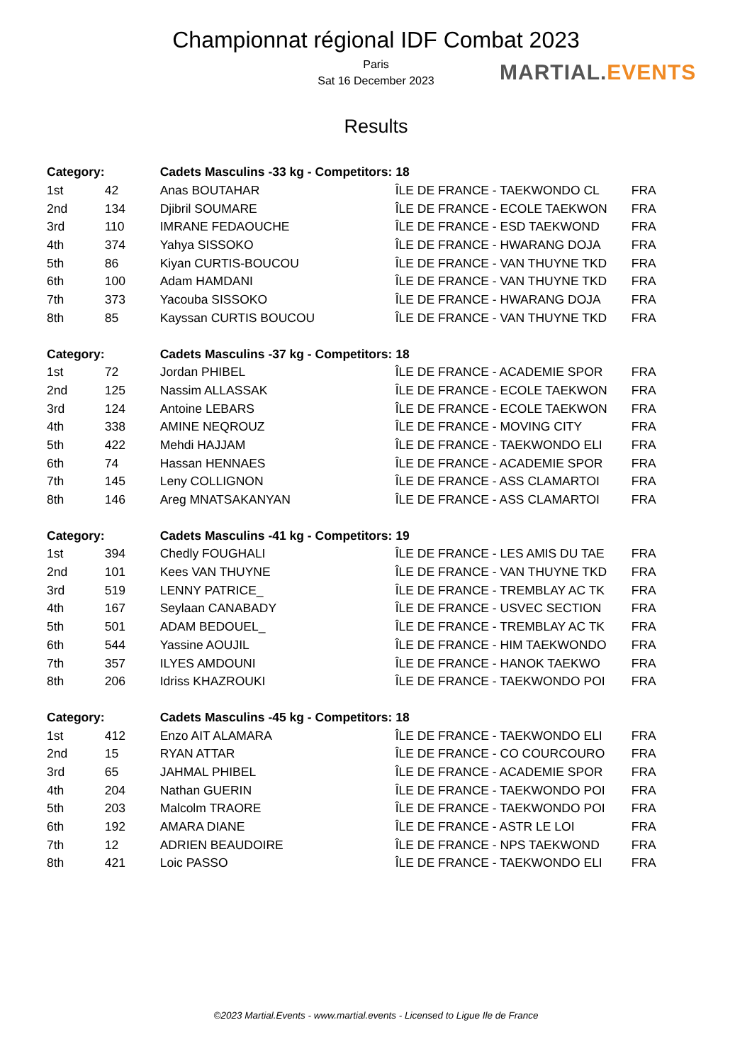MARTIAL.EVENTS
Championnat régional IDF Combat 2023
Paris
Sat 16 December 2023
Results
| Category: | | Cadets Masculins -33 kg - Competitors: 18 | | |
| --- | --- | --- | --- | --- |
| 1st | 42 | Anas BOUTAHAR | ÎLE DE FRANCE - TAEKWONDO CL | FRA |
| 2nd | 134 | Djibril SOUMARE | ÎLE DE FRANCE - ECOLE TAEKWON | FRA |
| 3rd | 110 | IMRANE FEDAOUCHE | ÎLE DE FRANCE - ESD TAEKWOND | FRA |
| 4th | 374 | Yahya SISSOKO | ÎLE DE FRANCE - HWARANG DOJA | FRA |
| 5th | 86 | Kiyan CURTIS-BOUCOU | ÎLE DE FRANCE - VAN THUYNE TKD | FRA |
| 6th | 100 | Adam HAMDANI | ÎLE DE FRANCE - VAN THUYNE TKD | FRA |
| 7th | 373 | Yacouba SISSOKO | ÎLE DE FRANCE - HWARANG DOJA | FRA |
| 8th | 85 | Kayssan CURTIS BOUCOU | ÎLE DE FRANCE - VAN THUYNE TKD | FRA |
| Category: | | Cadets Masculins -37 kg - Competitors: 18 | | |
| 1st | 72 | Jordan PHIBEL | ÎLE DE FRANCE - ACADEMIE SPOR | FRA |
| 2nd | 125 | Nassim ALLASSAK | ÎLE DE FRANCE - ECOLE TAEKWON | FRA |
| 3rd | 124 | Antoine LEBARS | ÎLE DE FRANCE - ECOLE TAEKWON | FRA |
| 4th | 338 | AMINE NEQROUZ | ÎLE DE FRANCE - MOVING CITY | FRA |
| 5th | 422 | Mehdi HAJJAM | ÎLE DE FRANCE - TAEKWONDO ELI | FRA |
| 6th | 74 | Hassan HENNAES | ÎLE DE FRANCE - ACADEMIE SPOR | FRA |
| 7th | 145 | Leny COLLIGNON | ÎLE DE FRANCE - ASS CLAMARTOI | FRA |
| 8th | 146 | Areg MNATSAKANYAN | ÎLE DE FRANCE - ASS CLAMARTOI | FRA |
| Category: | | Cadets Masculins -41 kg - Competitors: 19 | | |
| 1st | 394 | Chedly FOUGHALI | ÎLE DE FRANCE - LES AMIS DU TAE | FRA |
| 2nd | 101 | Kees VAN THUYNE | ÎLE DE FRANCE - VAN THUYNE TKD | FRA |
| 3rd | 519 | LENNY PATRICE_ | ÎLE DE FRANCE - TREMBLAY AC TK | FRA |
| 4th | 167 | Seylaan CANABADY | ÎLE DE FRANCE - USVEC SECTION | FRA |
| 5th | 501 | ADAM BEDOUEL_ | ÎLE DE FRANCE - TREMBLAY AC TK | FRA |
| 6th | 544 | Yassine AOUJIL | ÎLE DE FRANCE - HIM TAEKWONDO | FRA |
| 7th | 357 | ILYES AMDOUNI | ÎLE DE FRANCE - HANOK TAEKWO | FRA |
| 8th | 206 | Idriss KHAZROUKI | ÎLE DE FRANCE - TAEKWONDO POI | FRA |
| Category: | | Cadets Masculins -45 kg - Competitors: 18 | | |
| 1st | 412 | Enzo AIT ALAMARA | ÎLE DE FRANCE - TAEKWONDO ELI | FRA |
| 2nd | 15 | RYAN ATTAR | ÎLE DE FRANCE - CO COURCOURO | FRA |
| 3rd | 65 | JAHMAL PHIBEL | ÎLE DE FRANCE - ACADEMIE SPOR | FRA |
| 4th | 204 | Nathan GUERIN | ÎLE DE FRANCE - TAEKWONDO POI | FRA |
| 5th | 203 | Malcolm TRAORE | ÎLE DE FRANCE - TAEKWONDO POI | FRA |
| 6th | 192 | AMARA DIANE | ÎLE DE FRANCE - ASTR LE LOI | FRA |
| 7th | 12 | ADRIEN BEAUDOIRE | ÎLE DE FRANCE - NPS TAEKWOND | FRA |
| 8th | 421 | Loic PASSO | ÎLE DE FRANCE - TAEKWONDO ELI | FRA |
©2023 Martial.Events - www.martial.events - Licensed to Ligue Ile de France